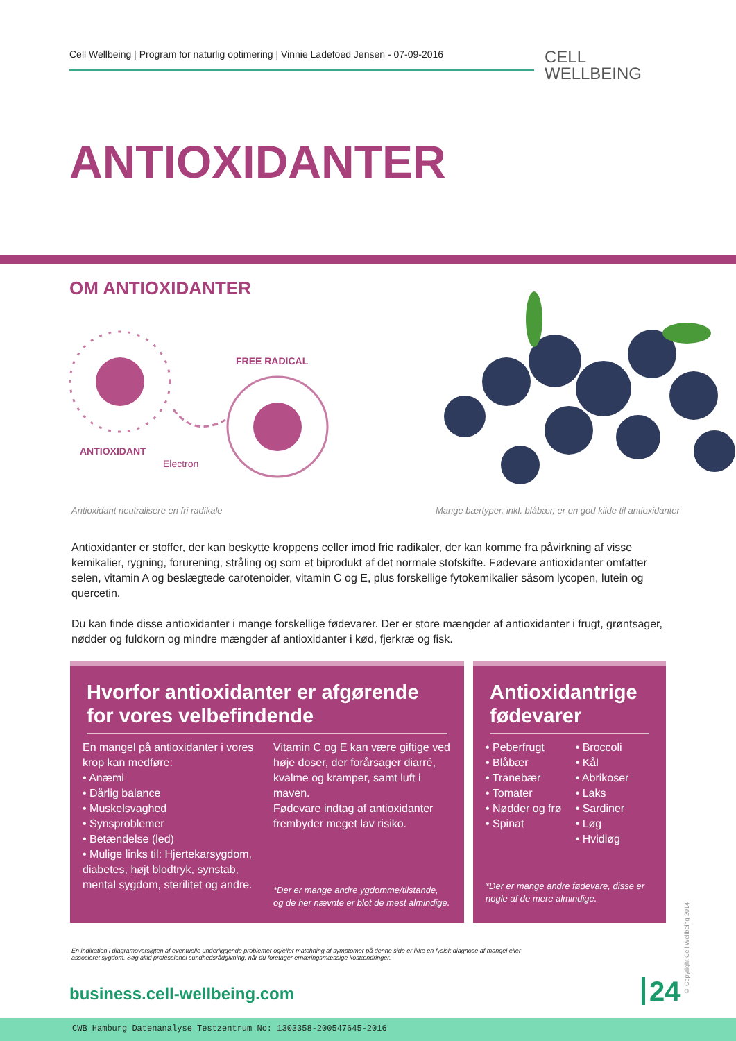Cell Wellbeing | Program for naturlig optimering | Vinnie Ladefoed Jensen - 07-09-2016
CELL
WELLBEING
ANTIOXIDANTER
OM ANTIOXIDANTER
ANTIOXIDANT
Electron
FREE RADICAL
Antioxidant neutralisere en fri radikale
Mange bærtyper, inkl. blåbær, er en god kilde til antioxidanter
Antioxidanter er stoffer, der kan beskytte kroppens celler imod frie radikaler, der kan komme fra påvirkning af visse kemikalier, rygning, forurening, stråling og som et biprodukt af det normale stofskifte. Fødevare antioxidanter omfatter selen, vitamin A og beslægtede carotenoider, vitamin C og E, plus forskellige fytokemikalier såsom lycopen, lutein og quercetin.
Du kan finde disse antioxidanter i mange forskellige fødevarer. Der er store mængder af antioxidanter i frugt, grøntsager, nødder og fuldkorn og mindre mængder af antioxidanter i kød, fjerkræ og fisk.
Hvorfor antioxidanter er afgørende for vores velbefindende
En mangel på antioxidanter i vores krop kan medføre:
• Anæmi
• Dårlig balance
• Muskelsvaghed
• Synsproblemer
• Betændelse (led)
• Mulige links til: Hjertekarsygdom, diabetes, højt blodtryk, synstab, mental sygdom, sterilitet og andre.
Vitamin C og E kan være giftige ved høje doser, der forårsager diarré, kvalme og kramper, samt luft i maven.
Fødevare indtag af antioxidanter frembyder meget lav risiko.
*Der er mange andre ygdomme/tilstande, og de her nævnte er blot de mest almindige.
Antioxidantrige fødevarer
• Peberfrugt
• Blåbær
• Tranebær
• Tomater
• Nødder og frø
• Spinat
• Broccoli
• Kål
• Abrikoser
• Laks
• Sardiner
• Løg
• Hvidløg
*Der er mange andre fødevare, disse er nogle af de mere almindige.
En indikation i diagramoversigten af eventuelle underliggende problemer og/eller matchning af symptomer på denne side er ikke en fysisk diagnose af mangel eller associeret sygdom. Søg altid professionel sundhedsrådgivning, når du foretager ernæringsmæssige kostændringer.
business.cell-wellbeing.com 24
© Copyright Cell Wellbeing 2014
CWB Hamburg Datenanalyse Testzentrum No: 1303358-200547645-2016